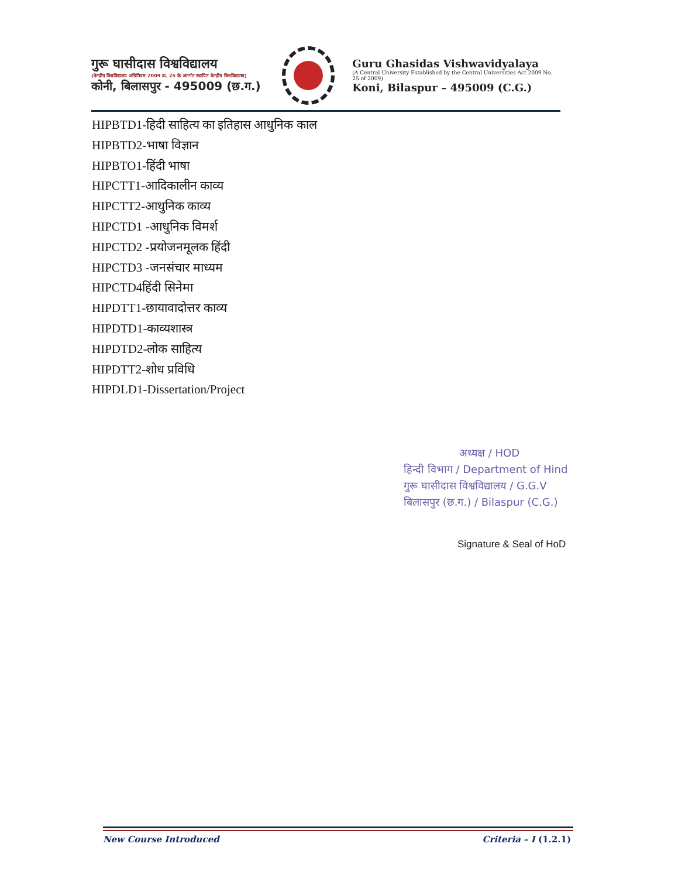गुरू घासीदास विश्वविद्यालय
(केन्द्रीय विश्वविद्यालय अधिनियम 2009 क्र. 25 के अंतर्गत स्थापित केन्द्रीय विश्वविद्यालय)
कोनी, बिलासपुर - 495009 (छ.ग.)
Guru Ghasidas Vishwavidyalaya
(A Central University Established by the Central Universities Act 2009 No. 25 of 2009)
Koni, Bilaspur – 495009 (C.G.)
HIPBTD1-हिदी साहित्य का इतिहास आधुनिक काल
HIPBTD2-भाषा विज्ञान
HIPBTO1-हिंदी भाषा
HIPCTT1-आदिकालीन काव्य
HIPCTT2-आधुनिक काव्य
HIPCTD1 -आधुनिक विमर्श
HIPCTD2 -प्रयोजनमूलक हिंदी
HIPCTD3 -जनसंचार माध्यम
HIPCTD4हिंदी सिनेमा
HIPDTT1-छायावादोत्तर काव्य
HIPDTD1-काव्यशास्त्र
HIPDTD2-लोक साहित्य
HIPDTT2-शोध प्रविधि
HIPDLD1-Dissertation/Project
अध्यक्ष / HOD
हिन्दी विभाग / Department of Hind
गुरू घासीदास विश्वविद्यालय / G.G.V
बिलासपुर (छ.ग.) / Bilaspur (C.G.)
Signature & Seal of HoD
New Course Introduced Criteria – I (1.2.1)